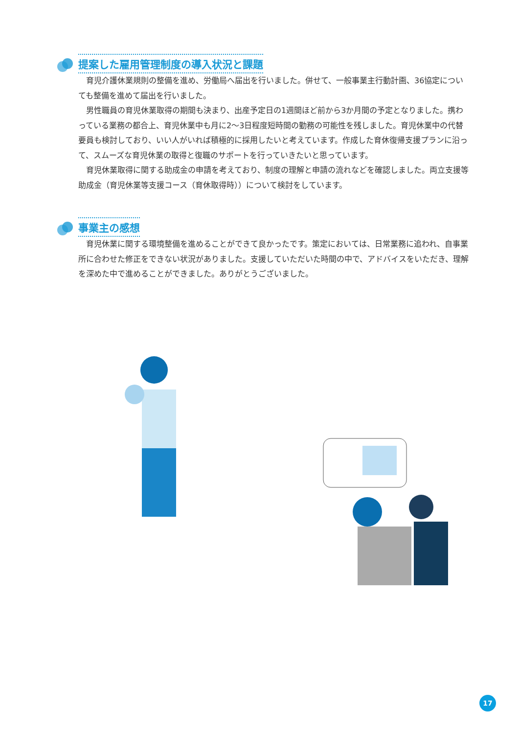提案した雇用管理制度の導入状況と課題
育児介護休業規則の整備を進め、労働局へ届出を行いました。併せて、一般事業主行動計画、36協定についても整備を進めて届出を行いました。
男性職員の育児休業取得の期間も決まり、出産予定日の1週間ほど前から3か月間の予定となりました。携わっている業務の都合上、育児休業中も月に2～3日程度短時間の勤務の可能性を残しました。育児休業中の代替要員も検討しており、いい人がいれば積極的に採用したいと考えています。作成した育休復帰支援プランに沿って、スムーズな育児休業の取得と復職のサポートを行っていきたいと思っています。
育児休業取得に関する助成金の申請を考えており、制度の理解と申請の流れなどを確認しました。両立支援等助成金（育児休業等支援コース（育休取得時））について検討をしています。
事業主の感想
育児休業に関する環境整備を進めることができて良かったです。策定においては、日常業務に追われ、自事業所に合わせた修正をできない状況がありました。支援していただいた時間の中で、アドバイスをいただき、理解を深めた中で進めることができました。ありがとうございました。
17